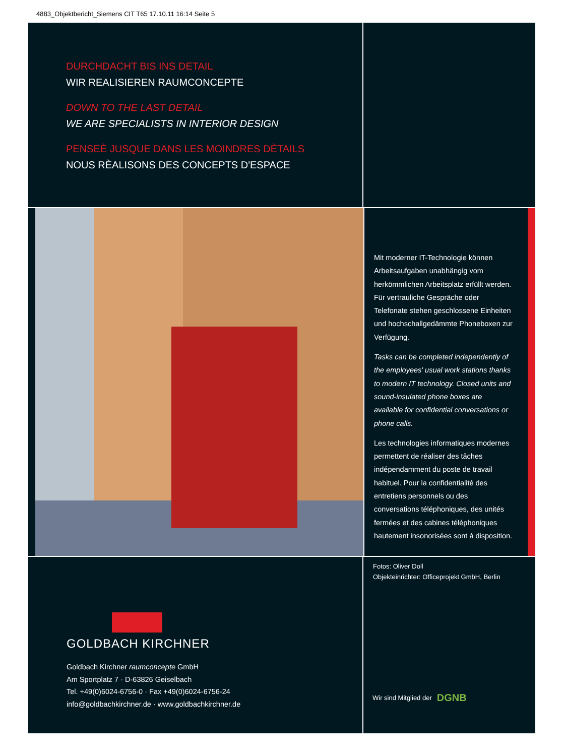4883_Objektbericht_Siemens CIT T65 17.10.11 16:14 Seite 5
DURCHDACHT BIS INS DETAIL
WIR REALISIEREN RAUMCONCEPTE
DOWN TO THE LAST DETAIL
WE ARE SPECIALISTS IN INTERIOR DESIGN
PENSEÈ JUSQUE DANS LES MOINDRES DÈTAILS
NOUS RÈALISONS DES CONCEPTS D'ESPACE
Mit moderner IT-Technologie können Arbeitsaufgaben unabhängig vom herkömmlichen Arbeitsplatz erfüllt werden. Für vertrauliche Gespräche oder Telefonate stehen geschlossene Einheiten und hochschallgedämmte Phoneboxen zur Verfügung.
Tasks can be completed independently of the employees' usual work stations thanks to modern IT technology. Closed units and sound-insulated phone boxes are available for confidential conversations or phone calls.
Les technologies informatiques modernes permettent de réaliser des tâches indépendamment du poste de travail habituel. Pour la confidentialité des entretiens personnels ou des conversations téléphoniques, des unités fermées et des cabines téléphoniques hautement insonorisées sont à disposition.
GOLDBACH KIRCHNER
Goldbach Kirchner raumconcepte GmbH
Am Sportplatz 7 · D-63826 Geiselbach
Tel. +49(0)6024-6756-0 · Fax +49(0)6024-6756-24
info@goldbachkirchner.de · www.goldbachkirchner.de
Fotos: Oliver Doll
Objekteinrichter: Officeprojekt GmbH, Berlin
Wir sind Mitglied der DGNB